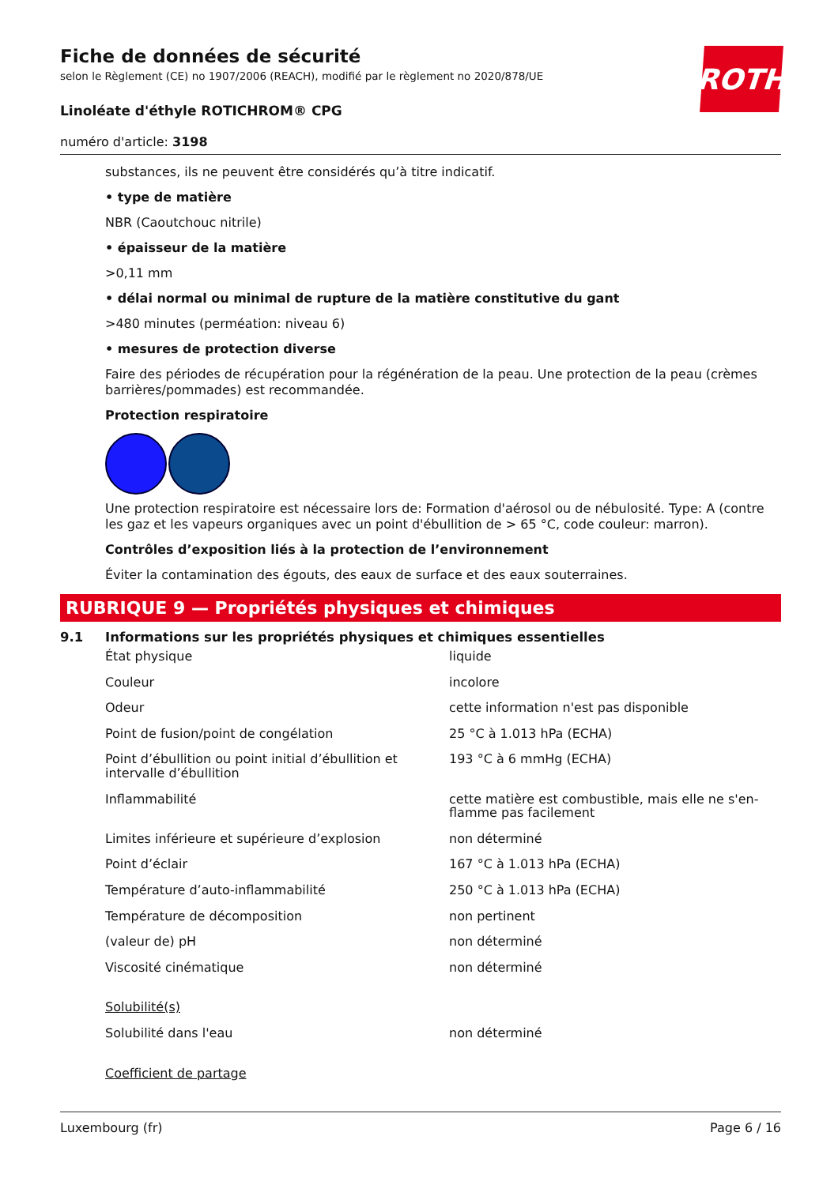ROTH
Fiche de données de sécurité
selon le Règlement (CE) no 1907/2006 (REACH), modifié par le règlement no 2020/878/UE
Linoléate d'éthyle ROTICHROM® CPG
numéro d'article: 3198
substances, ils ne peuvent être considérés qu’à titre indicatif.
• type de matière
NBR (Caoutchouc nitrile)
• épaisseur de la matière
>0,11 mm
• délai normal ou minimal de rupture de la matière constitutive du gant
>480 minutes (perméation: niveau 6)
• mesures de protection diverse
Faire des périodes de récupération pour la régénération de la peau. Une protection de la peau (crèmes barrières/pommades) est recommandée.
Protection respiratoire
Une protection respiratoire est nécessaire lors de: Formation d'aérosol ou de nébulosité. Type: A (contre les gaz et les vapeurs organiques avec un point d'ébullition de > 65 °C, code couleur: marron).
Contrôles d’exposition liés à la protection de l’environnement
Éviter la contamination des égouts, des eaux de surface et des eaux souterraines.
RUBRIQUE 9 — Propriétés physiques et chimiques
9.1 Informations sur les propriétés physiques et chimiques essentielles
| État physique | liquide |
| Couleur | incolore |
| Odeur | cette information n'est pas disponible |
| Point de fusion/point de congélation | 25 °C à 1.013 hPa (ECHA) |
| Point d’ébullition ou point initial d’ébullition et intervalle d’ébullition | 193 °C à 6 mmHg (ECHA) |
| Inflammabilité | cette matière est combustible, mais elle ne s'en­flamme pas facilement |
| Limites inférieure et supérieure d’explosion | non déterminé |
| Point d’éclair | 167 °C à 1.013 hPa (ECHA) |
| Température d’auto-inflammabilité | 250 °C à 1.013 hPa (ECHA) |
| Température de décomposition | non pertinent |
| (valeur de) pH | non déterminé |
| Viscosité cinématique | non déterminé |
| Solubilité(s) | |
| Solubilité dans l'eau | non déterminé |
| Coefficient de partage | |
Luxembourg (fr) Page 6 / 16